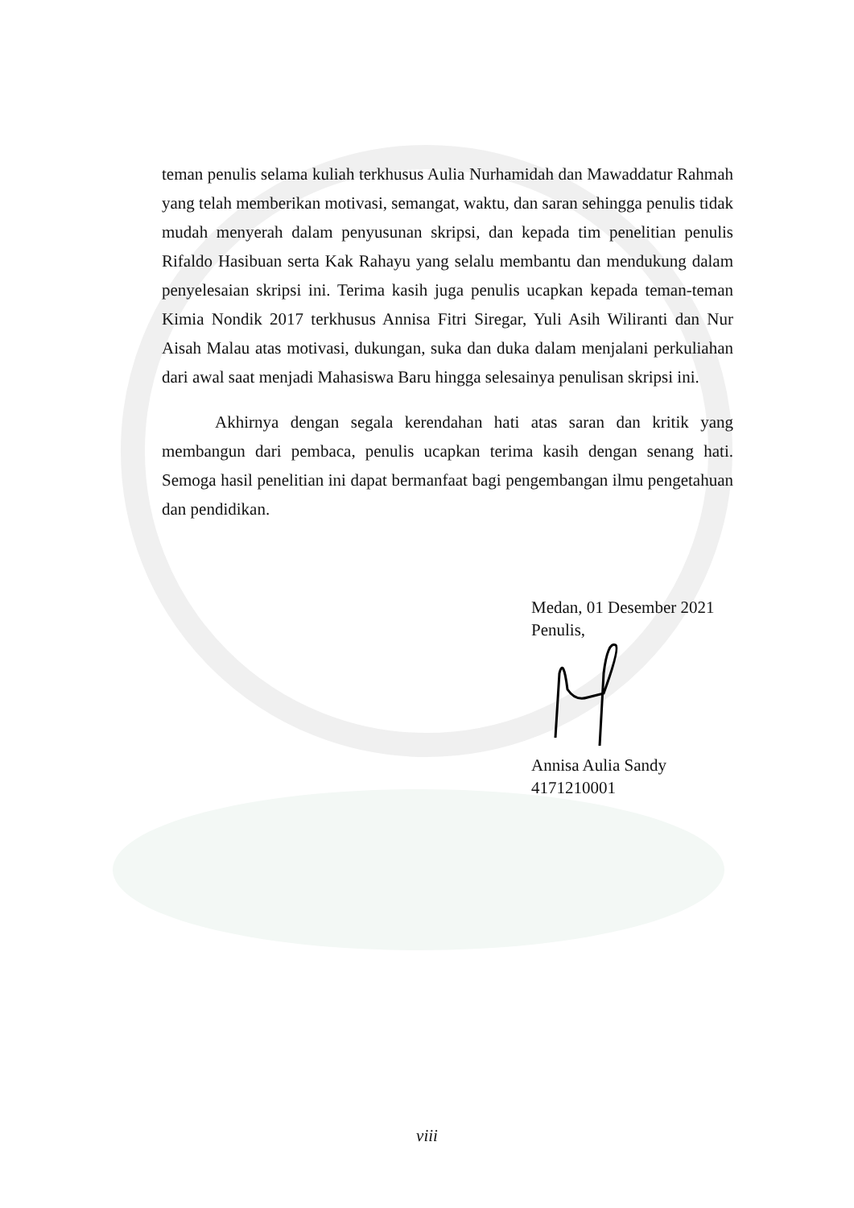teman penulis selama kuliah terkhusus Aulia Nurhamidah dan Mawaddatur Rahmah yang telah memberikan motivasi, semangat, waktu, dan saran sehingga penulis tidak mudah menyerah dalam penyusunan skripsi, dan kepada tim penelitian penulis Rifaldo Hasibuan serta Kak Rahayu yang selalu membantu dan mendukung dalam penyelesaian skripsi ini. Terima kasih juga penulis ucapkan kepada teman-teman Kimia Nondik 2017 terkhusus Annisa Fitri Siregar, Yuli Asih Wiliranti dan Nur Aisah Malau atas motivasi, dukungan, suka dan duka dalam menjalani perkuliahan dari awal saat menjadi Mahasiswa Baru hingga selesainya penulisan skripsi ini.
Akhirnya dengan segala kerendahan hati atas saran dan kritik yang membangun dari pembaca, penulis ucapkan terima kasih dengan senang hati. Semoga hasil penelitian ini dapat bermanfaat bagi pengembangan ilmu pengetahuan dan pendidikan.
Medan, 01 Desember 2021
Penulis,
Annisa Aulia Sandy
4171210001
viii